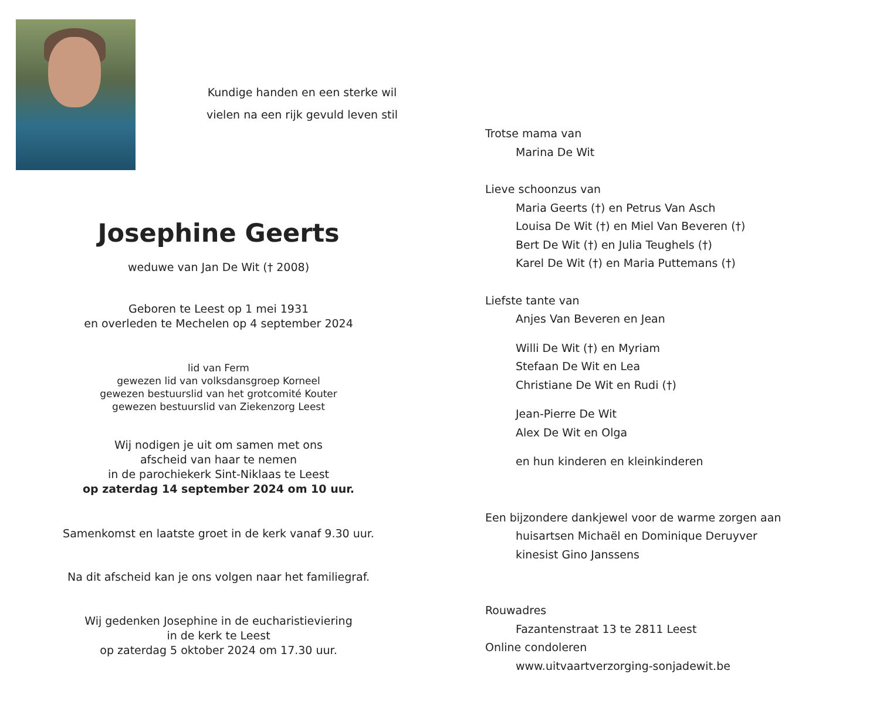Kundige handen en een sterke wil
vielen na een rijk gevuld leven stil
Josephine Geerts
weduwe van Jan De Wit († 2008)
Geboren te Leest op 1 mei 1931
en overleden te Mechelen op 4 september 2024
lid van Ferm
gewezen lid van volksdansgroep Korneel
gewezen bestuurslid van het grotcomité Kouter
gewezen bestuurslid van Ziekenzorg Leest
Wij nodigen je uit om samen met ons
afscheid van haar te nemen
in de parochiekerk Sint-Niklaas te Leest
op zaterdag 14 september 2024 om 10 uur.
Samenkomst en laatste groet in de kerk vanaf 9.30 uur.
Na dit afscheid kan je ons volgen naar het familiegraf.
Wij gedenken Josephine in de eucharistieviering
in de kerk te Leest
op zaterdag 5 oktober 2024 om 17.30 uur.
Trotse mama van
Marina De Wit
Lieve schoonzus van
Maria Geerts (†) en Petrus Van Asch
Louisa De Wit (†) en Miel Van Beveren (†)
Bert De Wit (†) en Julia Teughels (†)
Karel De Wit (†) en Maria Puttemans (†)
Liefste tante van
Anjes Van Beveren en Jean
Willi De Wit (†) en Myriam
Stefaan De Wit en Lea
Christiane De Wit en Rudi (†)
Jean-Pierre De Wit
Alex De Wit en Olga
en hun kinderen en kleinkinderen
Een bijzondere dankjewel voor de warme zorgen aan
huisartsen Michaël en Dominique Deruyver
kinesist Gino Janssens
Rouwadres
Fazantenstraat 13 te 2811 Leest
Online condoleren
www.uitvaartverzorging-sonjadewit.be